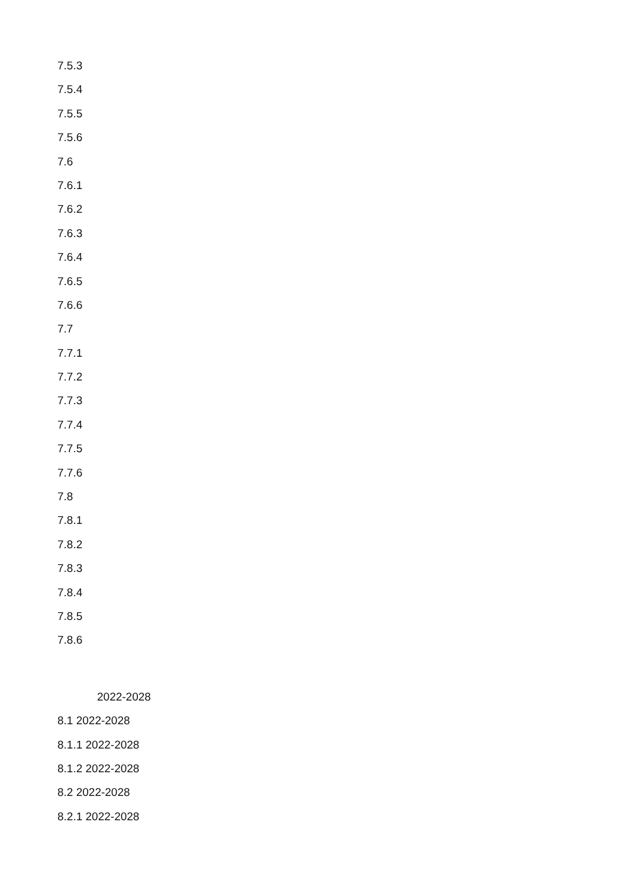7.5.3
7.5.4
7.5.5
7.5.6
7.6
7.6.1
7.6.2
7.6.3
7.6.4
7.6.5
7.6.6
7.7
7.7.1
7.7.2
7.7.3
7.7.4
7.7.5
7.7.6
7.8
7.8.1
7.8.2
7.8.3
7.8.4
7.8.5
7.8.6
2022-2028
8.1 2022-2028
8.1.1 2022-2028
8.1.2 2022-2028
8.2 2022-2028
8.2.1 2022-2028